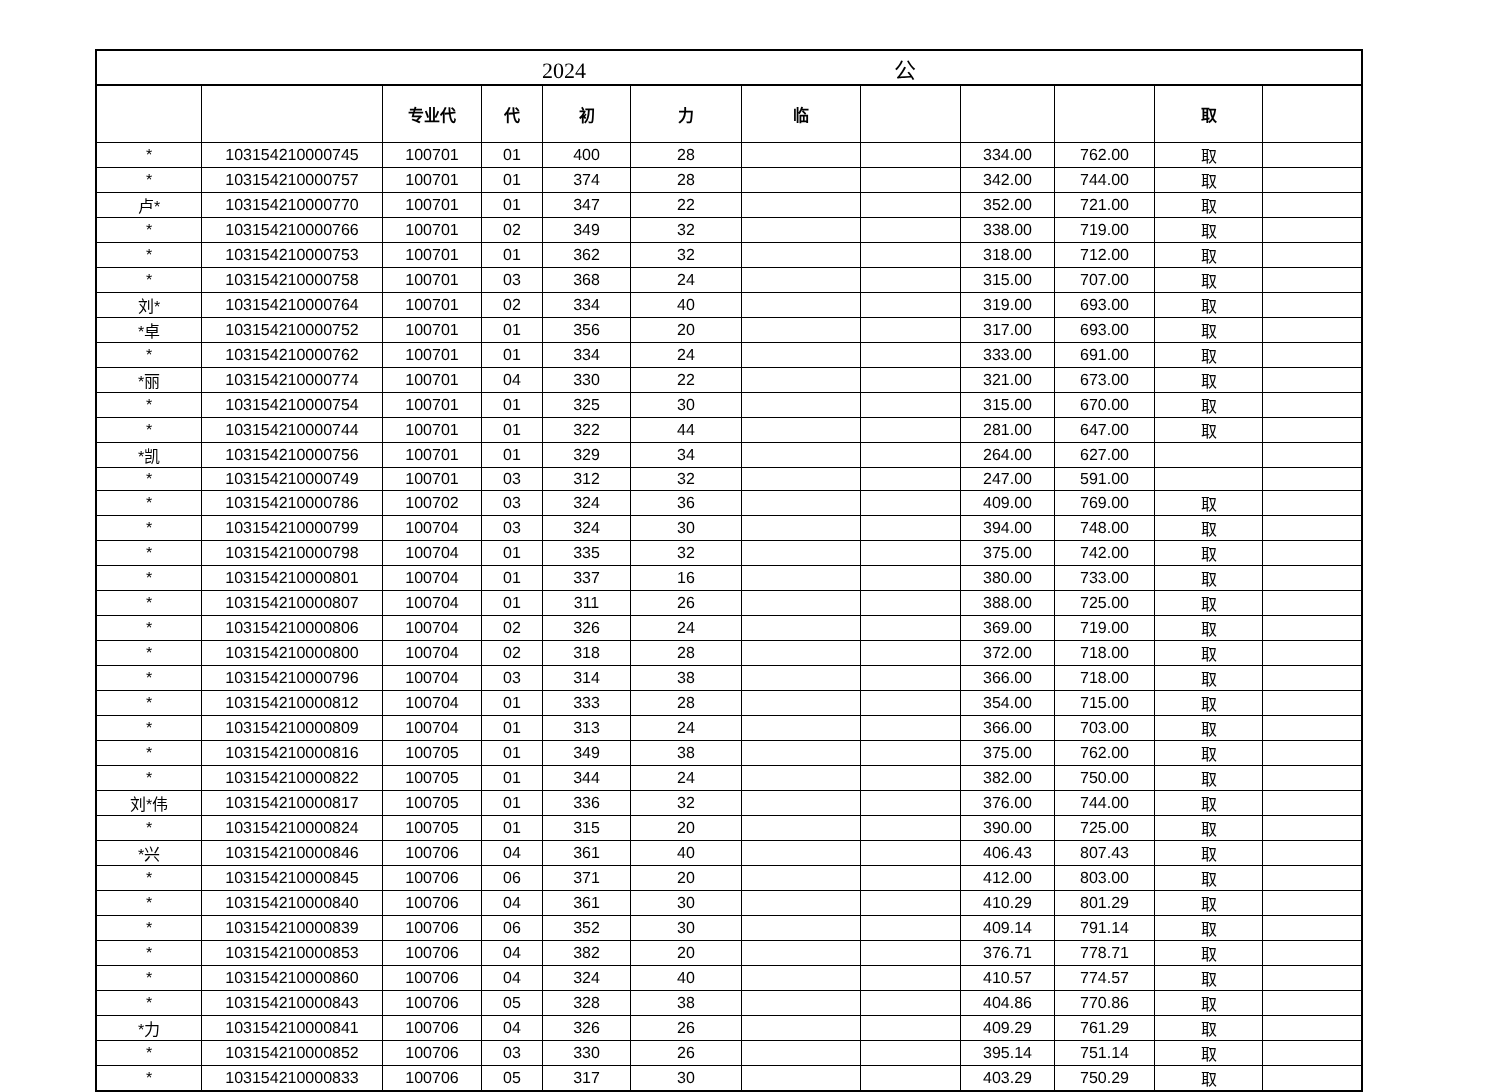| 2024 公 | | | | | | | | | | | |
| | | 专业代 | 代 | 初 | 力 | 临 | | | | 取 | |
| * | 103154210000745 | 100701 | 01 | 400 | 28 | | | 334.00 | 762.00 | 取 | |
| * | 103154210000757 | 100701 | 01 | 374 | 28 | | | 342.00 | 744.00 | 取 | |
| 卢* | 103154210000770 | 100701 | 01 | 347 | 22 | | | 352.00 | 721.00 | 取 | |
| * | 103154210000766 | 100701 | 02 | 349 | 32 | | | 338.00 | 719.00 | 取 | |
| * | 103154210000753 | 100701 | 01 | 362 | 32 | | | 318.00 | 712.00 | 取 | |
| * | 103154210000758 | 100701 | 03 | 368 | 24 | | | 315.00 | 707.00 | 取 | |
| 刘* | 103154210000764 | 100701 | 02 | 334 | 40 | | | 319.00 | 693.00 | 取 | |
| *卓 | 103154210000752 | 100701 | 01 | 356 | 20 | | | 317.00 | 693.00 | 取 | |
| * | 103154210000762 | 100701 | 01 | 334 | 24 | | | 333.00 | 691.00 | 取 | |
| *丽 | 103154210000774 | 100701 | 04 | 330 | 22 | | | 321.00 | 673.00 | 取 | |
| * | 103154210000754 | 100701 | 01 | 325 | 30 | | | 315.00 | 670.00 | 取 | |
| * | 103154210000744 | 100701 | 01 | 322 | 44 | | | 281.00 | 647.00 | 取 | |
| *凯 | 103154210000756 | 100701 | 01 | 329 | 34 | | | 264.00 | 627.00 | | |
| * | 103154210000749 | 100701 | 03 | 312 | 32 | | | 247.00 | 591.00 | | |
| * | 103154210000786 | 100702 | 03 | 324 | 36 | | | 409.00 | 769.00 | 取 | |
| * | 103154210000799 | 100704 | 03 | 324 | 30 | | | 394.00 | 748.00 | 取 | |
| * | 103154210000798 | 100704 | 01 | 335 | 32 | | | 375.00 | 742.00 | 取 | |
| * | 103154210000801 | 100704 | 01 | 337 | 16 | | | 380.00 | 733.00 | 取 | |
| * | 103154210000807 | 100704 | 01 | 311 | 26 | | | 388.00 | 725.00 | 取 | |
| * | 103154210000806 | 100704 | 02 | 326 | 24 | | | 369.00 | 719.00 | 取 | |
| * | 103154210000800 | 100704 | 02 | 318 | 28 | | | 372.00 | 718.00 | 取 | |
| * | 103154210000796 | 100704 | 03 | 314 | 38 | | | 366.00 | 718.00 | 取 | |
| * | 103154210000812 | 100704 | 01 | 333 | 28 | | | 354.00 | 715.00 | 取 | |
| * | 103154210000809 | 100704 | 01 | 313 | 24 | | | 366.00 | 703.00 | 取 | |
| * | 103154210000816 | 100705 | 01 | 349 | 38 | | | 375.00 | 762.00 | 取 | |
| * | 103154210000822 | 100705 | 01 | 344 | 24 | | | 382.00 | 750.00 | 取 | |
| 刘*伟 | 103154210000817 | 100705 | 01 | 336 | 32 | | | 376.00 | 744.00 | 取 | |
| * | 103154210000824 | 100705 | 01 | 315 | 20 | | | 390.00 | 725.00 | 取 | |
| *兴 | 103154210000846 | 100706 | 04 | 361 | 40 | | | 406.43 | 807.43 | 取 | |
| * | 103154210000845 | 100706 | 06 | 371 | 20 | | | 412.00 | 803.00 | 取 | |
| * | 103154210000840 | 100706 | 04 | 361 | 30 | | | 410.29 | 801.29 | 取 | |
| * | 103154210000839 | 100706 | 06 | 352 | 30 | | | 409.14 | 791.14 | 取 | |
| * | 103154210000853 | 100706 | 04 | 382 | 20 | | | 376.71 | 778.71 | 取 | |
| * | 103154210000860 | 100706 | 04 | 324 | 40 | | | 410.57 | 774.57 | 取 | |
| * | 103154210000843 | 100706 | 05 | 328 | 38 | | | 404.86 | 770.86 | 取 | |
| *力 | 103154210000841 | 100706 | 04 | 326 | 26 | | | 409.29 | 761.29 | 取 | |
| * | 103154210000852 | 100706 | 03 | 330 | 26 | | | 395.14 | 751.14 | 取 | |
| * | 103154210000833 | 100706 | 05 | 317 | 30 | | | 403.29 | 750.29 | 取 | |